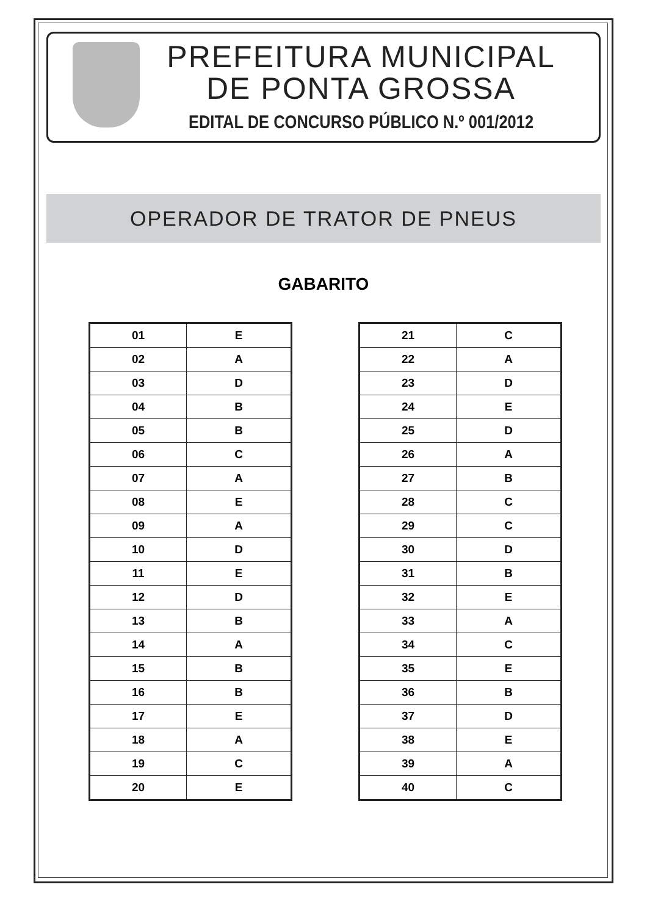PREFEITURA MUNICIPAL
DE PONTA GROSSA
EDITAL DE CONCURSO PÚBLICO N.º 001/2012
OPERADOR DE TRATOR DE PNEUS
GABARITO
| 01 | E |
| 02 | A |
| 03 | D |
| 04 | B |
| 05 | B |
| 06 | C |
| 07 | A |
| 08 | E |
| 09 | A |
| 10 | D |
| 11 | E |
| 12 | D |
| 13 | B |
| 14 | A |
| 15 | B |
| 16 | B |
| 17 | E |
| 18 | A |
| 19 | C |
| 20 | E |
| 21 | C |
| 22 | A |
| 23 | D |
| 24 | E |
| 25 | D |
| 26 | A |
| 27 | B |
| 28 | C |
| 29 | C |
| 30 | D |
| 31 | B |
| 32 | E |
| 33 | A |
| 34 | C |
| 35 | E |
| 36 | B |
| 37 | D |
| 38 | E |
| 39 | A |
| 40 | C |